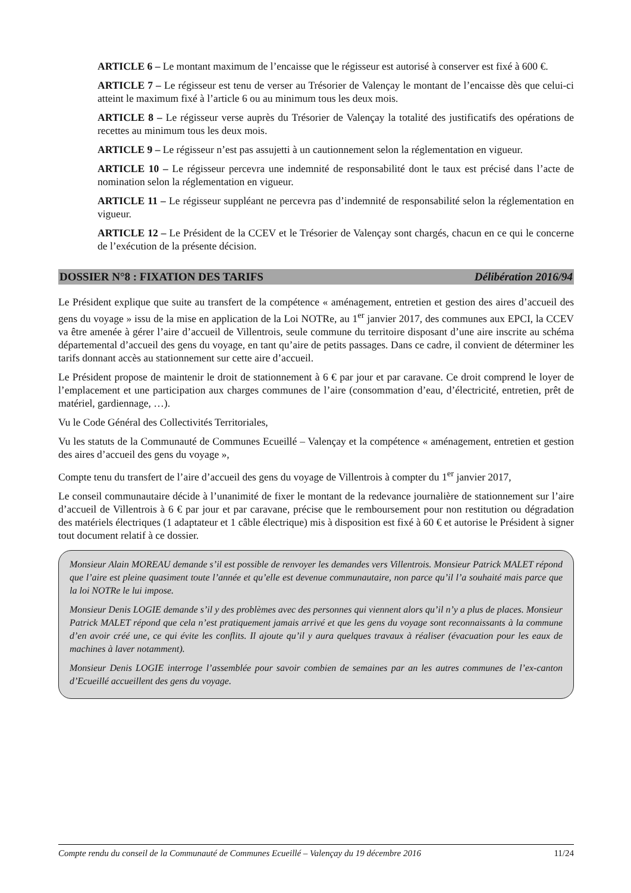ARTICLE 6 – Le montant maximum de l’encaisse que le régisseur est autorisé à conserver est fixé à 600 €.
ARTICLE 7 – Le régisseur est tenu de verser au Trésorier de Valençay le montant de l’encaisse dès que celui-ci atteint le maximum fixé à l’article 6 ou au minimum tous les deux mois.
ARTICLE 8 – Le régisseur verse auprès du Trésorier de Valençay la totalité des justificatifs des opérations de recettes au minimum tous les deux mois.
ARTICLE 9 – Le régisseur n’est pas assujetti à un cautionnement selon la réglementation en vigueur.
ARTICLE 10 – Le régisseur percevra une indemnité de responsabilité dont le taux est précisé dans l’acte de nomination selon la réglementation en vigueur.
ARTICLE 11 – Le régisseur suppléant ne percevra pas d’indemnité de responsabilité selon la réglementation en vigueur.
ARTICLE 12 – Le Président de la CCEV et le Trésorier de Valençay sont chargés, chacun en ce qui le concerne de l’exécution de la présente décision.
DOSSIER N°8 : FIXATION DES TARIFS Délibération 2016/94
Le Président explique que suite au transfert de la compétence « aménagement, entretien et gestion des aires d’accueil des gens du voyage » issu de la mise en application de la Loi NOTRe, au 1<sup>er</sup> janvier 2017, des communes aux EPCI, la CCEV va être amenée à gérer l’aire d’accueil de Villentrois, seule commune du territoire disposant d’une aire inscrite au schéma départemental d’accueil des gens du voyage, en tant qu’aire de petits passages. Dans ce cadre, il convient de déterminer les tarifs donnant accès au stationnement sur cette aire d’accueil.
Le Président propose de maintenir le droit de stationnement à 6 € par jour et par caravane. Ce droit comprend le loyer de l’emplacement et une participation aux charges communes de l’aire (consommation d’eau, d’électricité, entretien, prêt de matériel, gardiennage, …).
Vu le Code Général des Collectivités Territoriales,
Vu les statuts de la Communauté de Communes Ecueillé – Valençay et la compétence « aménagement, entretien et gestion des aires d’accueil des gens du voyage »,
Compte tenu du transfert de l’aire d’accueil des gens du voyage de Villentrois à compter du 1<sup>er</sup> janvier 2017,
Le conseil communautaire décide à l’unanimité de fixer le montant de la redevance journalière de stationnement sur l’aire d’accueil de Villentrois à 6 € par jour et par caravane, précise que le remboursement pour non restitution ou dégradation des matériels électriques (1 adaptateur et 1 câble électrique) mis à disposition est fixé à 60 € et autorise le Président à signer tout document relatif à ce dossier.
Monsieur Alain MOREAU demande s’il est possible de renvoyer les demandes vers Villentrois. Monsieur Patrick MALET répond que l’aire est pleine quasiment toute l’année et qu’elle est devenue communautaire, non parce qu’il l’a souhaité mais parce que la loi NOTRe le lui impose.
Monsieur Denis LOGIE demande s’il y des problèmes avec des personnes qui viennent alors qu’il n’y a plus de places. Monsieur Patrick MALET répond que cela n’est pratiquement jamais arrivé et que les gens du voyage sont reconnaissants à la commune d’en avoir créé une, ce qui évite les conflits. Il ajoute qu’il y aura quelques travaux à réaliser (évacuation pour les eaux de machines à laver notamment).
Monsieur Denis LOGIE interroge l’assemblée pour savoir combien de semaines par an les autres communes de l’ex-canton d’Ecueillé accueillent des gens du voyage.
Compte rendu du conseil de la Communauté de Communes Ecueillé – Valençay du 19 décembre 2016 11/24